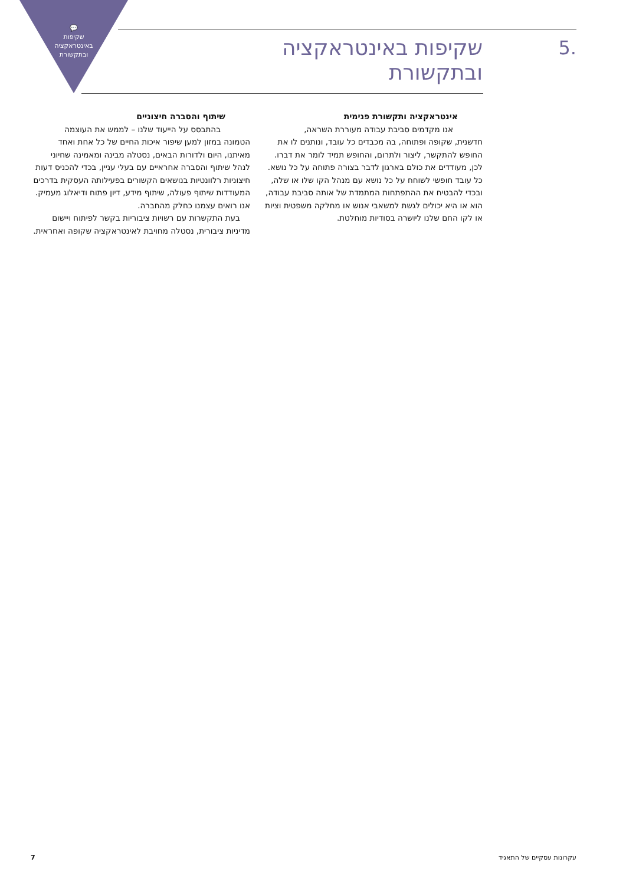💬
שקיפות באינטראקציה ובתקשורת
5.
שקיפות באינטראקציה ובתקשורת
אינטראקציה ותקשורת פנימית
אנו מקדמים סביבת עבודה מעוררת השראה,
חדשנית, שקופה ופתוחה, בה מכבדים כל עובד, ונותנים לו את החופש להתקשר, ליצור ולתרום, והחופש תמיד לומר את דברו. לכן, מעודדים את כולם בארגון לדבר בצורה פתוחה על כל נושא. כל עובד חופשי לשוחח על כל נושא עם מנהל הקו שלו או שלה, ובכדי להבטיח את ההתפתחות המתמדת של אותה סביבת עבודה, הוא או היא יכולים לגשת למשאבי אנוש או מחלקה משפטית וציות או לקו החם שלנו ליושרה בסודיות מוחלטת.
שיתוף והסברה חיצוניים
בהתבסס על הייעוד שלנו – לממש את העוצמה
הטמונה במזון למען שיפור איכות החיים של כל אחת ואחד מאיתנו, היום ולדורות הבאים, נסטלה מבינה ומאמינה שחיוני לנהל שיתוף והסברה אחראיים עם בעלי עניין, בכדי להכניס דעות חיצוניות רלוונטיות בנושאים הקשורים בפעילותה העסקית בדרכים המעודדות שיתוף פעולה, שיתוף מידע, דיון פתוח ודיאלוג מעמיק. אנו רואים עצמנו כחלק מהחברה.
בעת התקשרות עם רשויות ציבוריות בקשר לפיתוח ויישום מדיניות ציבורית, נסטלה מחויבת לאינטראקציה שקופה ואחראית.
עקרונות עסקיים של התאגיד 7